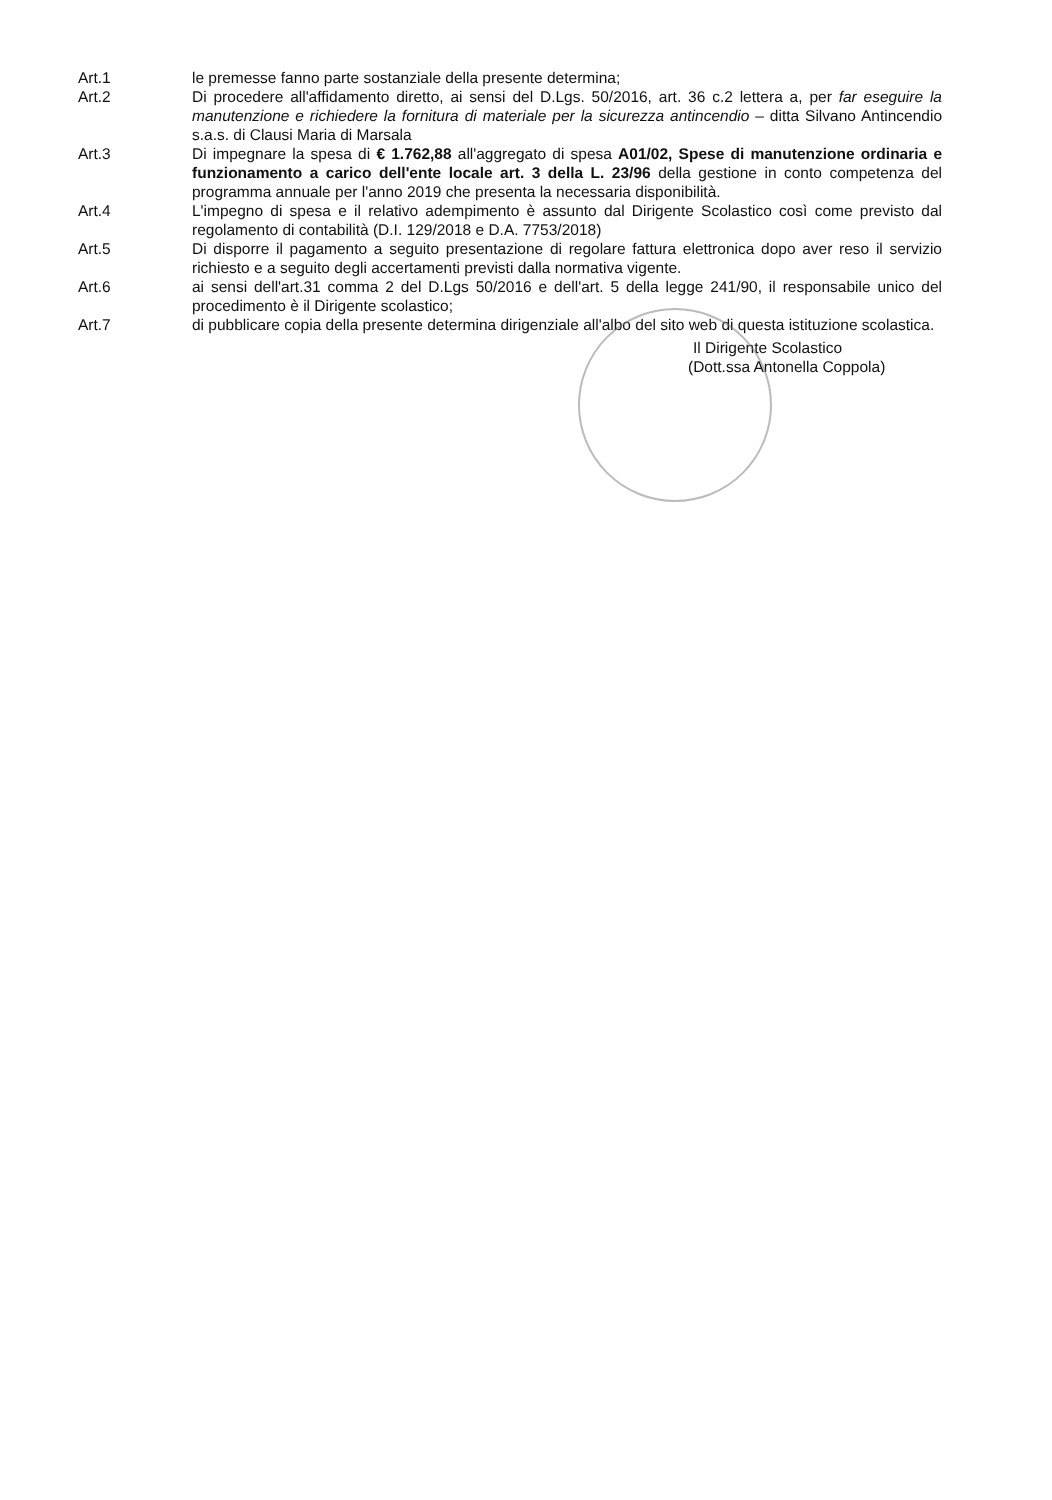Art.1 le premesse fanno parte sostanziale della presente determina;
Art.2 Di procedere all'affidamento diretto, ai sensi del D.Lgs. 50/2016, art. 36 c.2 lettera a, per far eseguire la manutenzione e richiedere la fornitura di materiale per la sicurezza antincendio – ditta Silvano Antincendio s.a.s. di Clausi Maria di Marsala
Art.3 Di impegnare la spesa di € 1.762,88 all'aggregato di spesa A01/02, Spese di manutenzione ordinaria e funzionamento a carico dell'ente locale art. 3 della L. 23/96 della gestione in conto competenza del programma annuale per l'anno 2019 che presenta la necessaria disponibilità.
Art.4 L'impegno di spesa e il relativo adempimento è assunto dal Dirigente Scolastico così come previsto dal regolamento di contabilità (D.I. 129/2018 e D.A. 7753/2018)
Art.5 Di disporre il pagamento a seguito presentazione di regolare fattura elettronica dopo aver reso il servizio richiesto e a seguito degli accertamenti previsti dalla normativa vigente.
Art.6 ai sensi dell'art.31 comma 2 del D.Lgs 50/2016 e dell'art. 5 della legge 241/90, il responsabile unico del procedimento è il Dirigente scolastico;
Art.7 di pubblicare copia della presente determina dirigenziale all'albo del sito web di questa istituzione scolastica.
Il Dirigente Scolastico
(Dott.ssa Antonella Coppola)